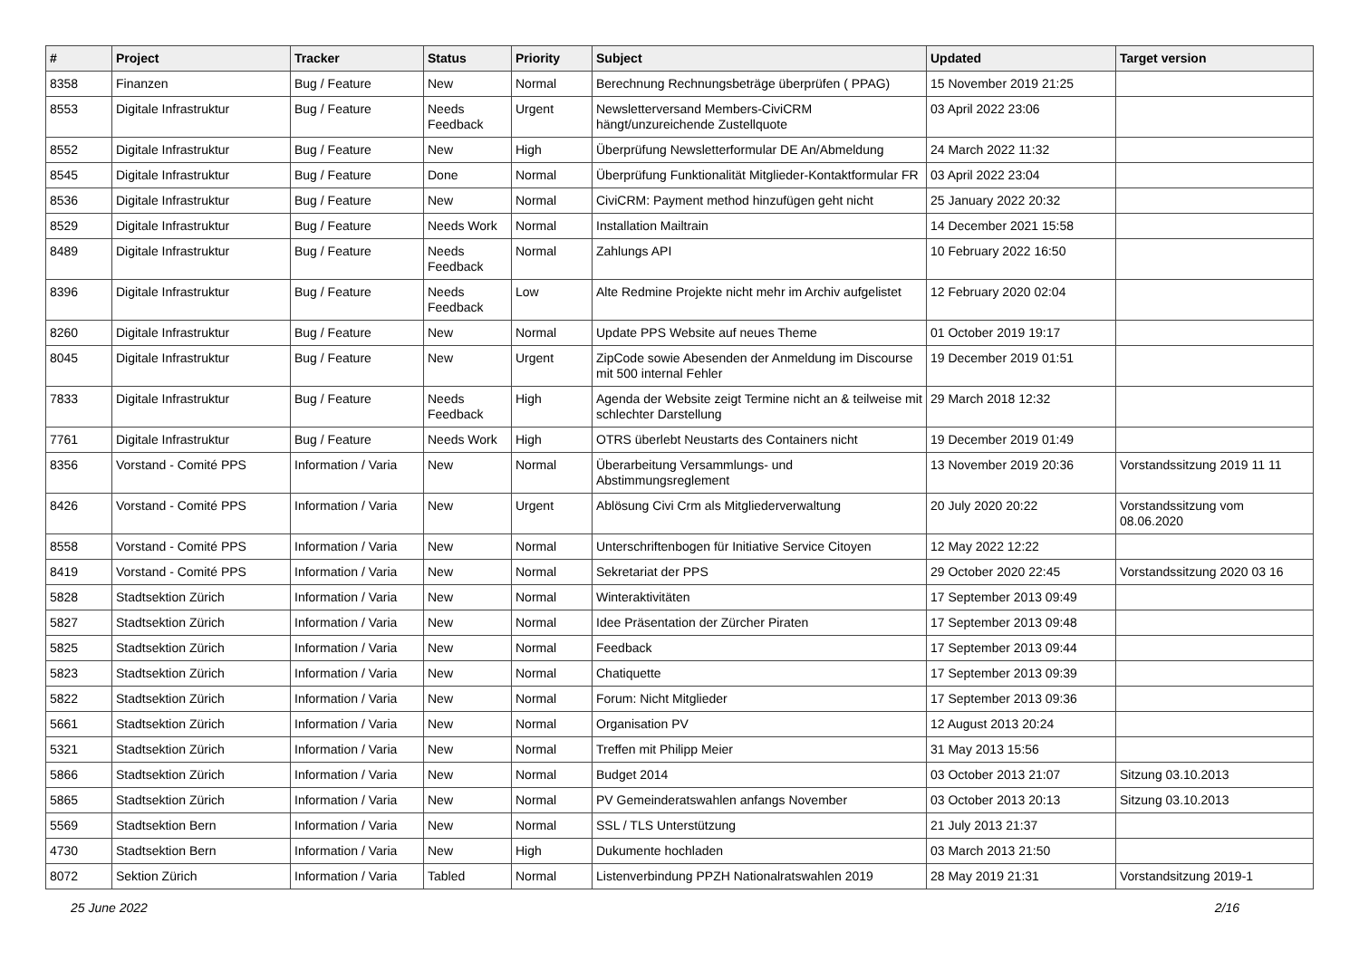| # | Project | Tracker | Status | Priority | Subject | Updated | Target version |
| --- | --- | --- | --- | --- | --- | --- | --- |
| 8358 | Finanzen | Bug / Feature | New | Normal | Berechnung Rechnungsbeträge überprüfen ( PPAG) | 15 November 2019 21:25 | |
| 8553 | Digitale Infrastruktur | Bug / Feature | Needs Feedback | Urgent | Newsletterversand Members-CiviCRM hängt/unzureichende Zustellquote | 03 April 2022 23:06 | |
| 8552 | Digitale Infrastruktur | Bug / Feature | New | High | Überprüfung Newsletterformular DE An/Abmeldung | 24 March 2022 11:32 | |
| 8545 | Digitale Infrastruktur | Bug / Feature | Done | Normal | Überprüfung Funktionalität Mitglieder-Kontaktformular FR | 03 April 2022 23:04 | |
| 8536 | Digitale Infrastruktur | Bug / Feature | New | Normal | CiviCRM: Payment method hinzufügen geht nicht | 25 January 2022 20:32 | |
| 8529 | Digitale Infrastruktur | Bug / Feature | Needs Work | Normal | Installation Mailtrain | 14 December 2021 15:58 | |
| 8489 | Digitale Infrastruktur | Bug / Feature | Needs Feedback | Normal | Zahlungs API | 10 February 2022 16:50 | |
| 8396 | Digitale Infrastruktur | Bug / Feature | Needs Feedback | Low | Alte Redmine Projekte nicht mehr im Archiv aufgelistet | 12 February 2020 02:04 | |
| 8260 | Digitale Infrastruktur | Bug / Feature | New | Normal | Update PPS Website auf neues Theme | 01 October 2019 19:17 | |
| 8045 | Digitale Infrastruktur | Bug / Feature | New | Urgent | ZipCode sowie Abesenden der Anmeldung im Discourse mit 500 internal Fehler | 19 December 2019 01:51 | |
| 7833 | Digitale Infrastruktur | Bug / Feature | Needs Feedback | High | Agenda der Website zeigt Termine nicht an & teilweise mit schlechter Darstellung | 29 March 2018 12:32 | |
| 7761 | Digitale Infrastruktur | Bug / Feature | Needs Work | High | OTRS überlebt Neustarts des Containers nicht | 19 December 2019 01:49 | |
| 8356 | Vorstand - Comité PPS | Information / Varia | New | Normal | Überarbeitung Versammlungs- und Abstimmungsreglement | 13 November 2019 20:36 | Vorstandssitzung 2019 11 11 |
| 8426 | Vorstand - Comité PPS | Information / Varia | New | Urgent | Ablösung Civi Crm als Mitgliederverwaltung | 20 July 2020 20:22 | Vorstandssitzung vom 08.06.2020 |
| 8558 | Vorstand - Comité PPS | Information / Varia | New | Normal | Unterschriftenbogen für Initiative Service Citoyen | 12 May 2022 12:22 | |
| 8419 | Vorstand - Comité PPS | Information / Varia | New | Normal | Sekretariat der PPS | 29 October 2020 22:45 | Vorstandssitzung 2020 03 16 |
| 5828 | Stadtsektion Zürich | Information / Varia | New | Normal | Winteraktivitäten | 17 September 2013 09:49 | |
| 5827 | Stadtsektion Zürich | Information / Varia | New | Normal | Idee Präsentation der Zürcher Piraten | 17 September 2013 09:48 | |
| 5825 | Stadtsektion Zürich | Information / Varia | New | Normal | Feedback | 17 September 2013 09:44 | |
| 5823 | Stadtsektion Zürich | Information / Varia | New | Normal | Chatiquette | 17 September 2013 09:39 | |
| 5822 | Stadtsektion Zürich | Information / Varia | New | Normal | Forum: Nicht Mitglieder | 17 September 2013 09:36 | |
| 5661 | Stadtsektion Zürich | Information / Varia | New | Normal | Organisation PV | 12 August 2013 20:24 | |
| 5321 | Stadtsektion Zürich | Information / Varia | New | Normal | Treffen mit Philipp Meier | 31 May 2013 15:56 | |
| 5866 | Stadtsektion Zürich | Information / Varia | New | Normal | Budget 2014 | 03 October 2013 21:07 | Sitzung 03.10.2013 |
| 5865 | Stadtsektion Zürich | Information / Varia | New | Normal | PV Gemeinderatswahlen anfangs November | 03 October 2013 20:13 | Sitzung 03.10.2013 |
| 5569 | Stadtsektion Bern | Information / Varia | New | Normal | SSL / TLS Unterstützung | 21 July 2013 21:37 | |
| 4730 | Stadtsektion Bern | Information / Varia | New | High | Dukumente hochladen | 03 March 2013 21:50 | |
| 8072 | Sektion Zürich | Information / Varia | Tabled | Normal | Listenverbindung PPZH Nationalratswahlen 2019 | 28 May 2019 21:31 | Vorstandsitzung 2019-1 |
25 June 2022 2/16